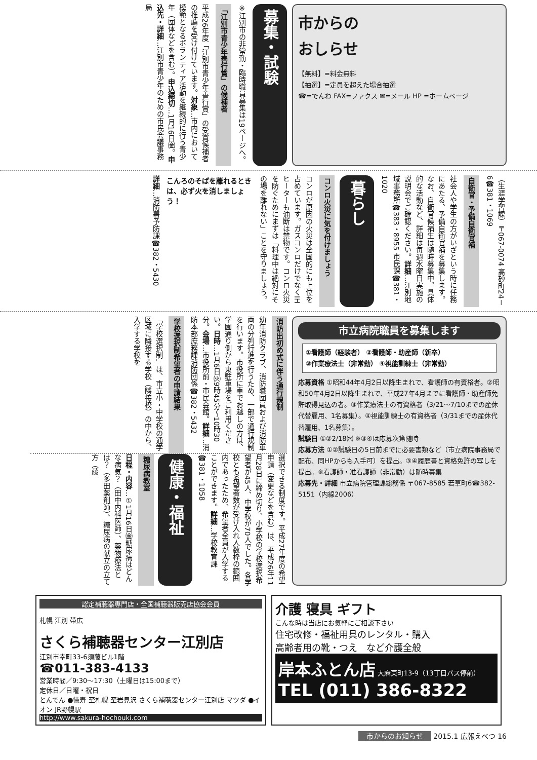市からの
おしらせ
【無料】=料金無料
【抽選】=定員を超えた場合抽選
☎=でんわ FAX=ファクス ✉=メール HP =ホームページ
募集・試験
※江別市の非常勤・臨時職員募集は19ページへ。
「江別市青少年善行賞」の候補者
平成26年度「江別市青少年善行賞」の受賞候補者の推薦を受け付けています。対象…市内において模範となるボランティア活動を継続的に行う青少年（団体などを含む）。申込締切…1月16日㈮。申込先・詳細…江別市青少年のための市民会議事務局
（生涯学習課）〒067-0074 高砂町24－6☎381・1069
自衛官・予備自衛官補
社会人や学生の方がいざという時に任務にあたる、予備自衛官補を募集します。なお、自衛官候補生は随時募集中。具体的な活動など、詳細は毎週水曜日実施の説明会でご確認ください。詳細…江別地域事務所☎383・8955 市民課☎381・1020
暮らし
コンロ火災に気を付けましょう
コンロが原因の火災は全国的にも上位を占めています。ガスコンロだけでなくIHヒーターも油断は禁物です。コンロ火災を防ぐためにまずは「料理中は絶対にその場を離れない」ことを守りましょう。
こんろのそばを離れるときは、必ず火を消しましょう！
詳細…消防署予防課☎382・5430
市立病院職員を募集します
①看護師（経験者） ②看護師・助産師（新卒）
③作業療法士（非常勤） ④視能訓練士（非常勤）
応募資格 ①昭和44年4月2日以降生まれで、看護師の有資格者。②昭和50年4月2日以降生まれで、平成27年4月までに看護師・助産師免許取得見込の者。③作業療法士の有資格者（3/21～7/10までの産休代替雇用、1名募集）。④視能訓練士の有資格者（3/31までの産休代替雇用、1名募集）。
試験日 ①②2/18㈬ ※③④は応募次第随時
応募方法 ①②試験日の5日前までに必要書類など（市立病院事務局で配布、同HPからも入手可）を提出。③④履歴書と資格免許の写しを提出。※看護師・准看護師（非常勤）は随時募集
応募先・詳細 市立病院管理課総務係 〒067-8585 若草町6☎382-5151（内線2006）
消防出初め式に伴う通行規制
幼年消防クラブ、消防職団員および消防車両の分列行進を行うため、一部で通行規制を行います。市役所に車でお越しの方は、学園通り側から東駐車場をご利用ください。日時…1月6日㈫9時45分～10時30分。会場…市役所前・市民会館。詳細…消防本部庶務課消防団係☎382・5432
学校選択制希望者の申請結果
「学校選択制」は、市立小・中学校の通学区域に隣接する学校（隣接校）の中から、入学する学校を
選択できる制度です。平成27年度の希望申請（変更などを含む）は、平成26年11月28日に締め切り、小学校の学校選択希望者が45人、中学校が70人でした。各学校とも希望者数が受け入れ人数枠の範囲内であったため、希望者全員が入学することができます。詳細…学校教育課☎381・1058
健康・福祉
糖尿病教室
日程・内容…①1月16日㈮糖尿病はどんな病気？（田中内科医師）、薬物療法とは？（多田薬剤師）、糖尿病の献立の立て方（藤
認定補聴器専門店・全国補聴器販売店協会会員
札幌 江別 帯広
さくら補聴器センター江別店
江別市幸町33-6須藤ビル1階
☎011-383-4133
営業時間／9:30～17:30（土曜日は15:00まで）
定休日／日曜・祝日
とんでん ●徳寿 至札幌 至岩見沢 さくら補聴器センター江別店 マツダ ●イオン JR野幌駅
http://www.sakura-hochouki.com
介護 寝具 ギフト
こんな時は当店にお気軽にご相談下さい
住宅改修・福祉用具のレンタル・購入
高齢者用の靴・つえ　など介護全般
岸本ふとん店 大麻東町13-9（13丁目バス停前）
TEL (011) 386-8322
市からのお知らせ 2015.1 広報えべつ 16